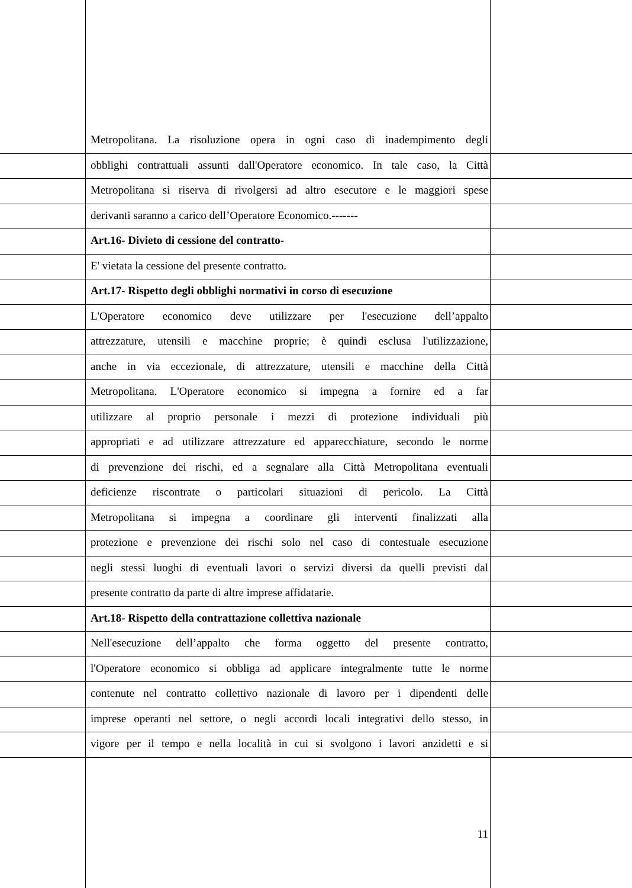Metropolitana. La risoluzione opera in ogni caso di inadempimento degli
obblighi contrattuali assunti dall'Operatore economico. In tale caso, la Città
Metropolitana si riserva di rivolgersi ad altro esecutore e le maggiori spese
derivanti saranno a carico dell’Operatore Economico.-------
Art.16- Divieto di cessione del contratto-
E' vietata la cessione del presente contratto.
Art.17- Rispetto degli obblighi normativi in corso di esecuzione
L'Operatore economico deve utilizzare per l'esecuzione dell’appalto
attrezzature, utensili e macchine proprie; è quindi esclusa l'utilizzazione,
anche in via eccezionale, di attrezzature, utensili e macchine della Città
Metropolitana. L'Operatore economico si impegna a fornire ed a far
utilizzare al proprio personale i mezzi di protezione individuali più
appropriati e ad utilizzare attrezzature ed apparecchiature, secondo le norme
di prevenzione dei rischi, ed a segnalare alla Città Metropolitana eventuali
deficienze riscontrate o particolari situazioni di pericolo. La Città
Metropolitana si impegna a coordinare gli interventi finalizzati alla
protezione e prevenzione dei rischi solo nel caso di contestuale esecuzione
negli stessi luoghi di eventuali lavori o servizi diversi da quelli previsti dal
presente contratto da parte di altre imprese affidatarie.
Art.18- Rispetto della contrattazione collettiva nazionale
Nell'esecuzione dell’appalto che forma oggetto del presente contratto,
l'Operatore economico si obbliga ad applicare integralmente tutte le norme
contenute nel contratto collettivo nazionale di lavoro per i dipendenti delle
imprese operanti nel settore, o negli accordi locali integrativi dello stesso, in
vigore per il tempo e nella località in cui si svolgono i lavori anzidetti e si
11